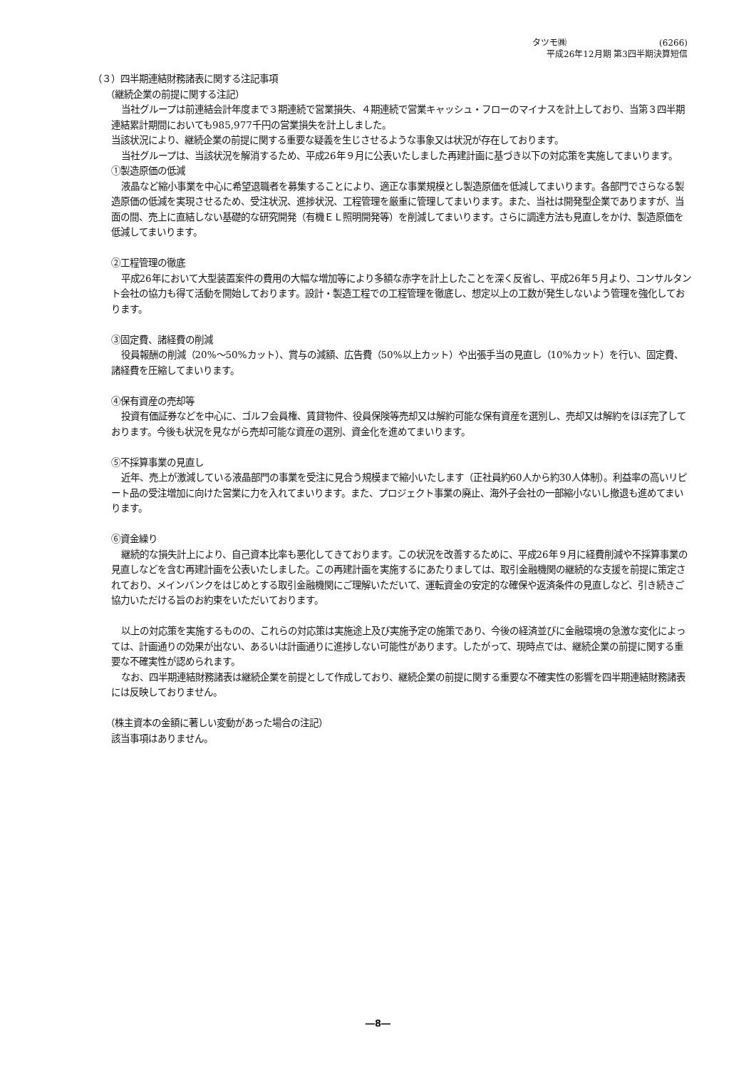タツモ㈱ (6266)
平成26年12月期 第3四半期決算短信
（３）四半期連結財務諸表に関する注記事項
（継続企業の前提に関する注記）
当社グループは前連結会計年度まで３期連続で営業損失、４期連続で営業キャッシュ・フローのマイナスを計上しており、当第３四半期連結累計期間においても985,977千円の営業損失を計上しました。
当該状況により、継続企業の前提に関する重要な疑義を生じさせるような事象又は状況が存在しております。
当社グループは、当該状況を解消するため、平成26年９月に公表いたしました再建計画に基づき以下の対応策を実施してまいります。
①製造原価の低減
液晶など縮小事業を中心に希望退職者を募集することにより、適正な事業規模とし製造原価を低減してまいります。各部門でさらなる製造原価の低減を実現させるため、受注状況、進捗状況、工程管理を厳重に管理してまいります。また、当社は開発型企業でありますが、当面の間、売上に直結しない基礎的な研究開発（有機ＥＬ照明開発等）を削減してまいります。さらに調達方法も見直しをかけ、製造原価を低減してまいります。
②工程管理の徹底
平成26年において大型装置案件の費用の大幅な増加等により多額な赤字を計上したことを深く反省し、平成26年５月より、コンサルタント会社の協力も得て活動を開始しております。設計・製造工程での工程管理を徹底し、想定以上の工数が発生しないよう管理を強化しております。
③固定費、諸経費の削減
役員報酬の削減（20%～50%カット）、賞与の減額、広告費（50%以上カット）や出張手当の見直し（10%カット）を行い、固定費、諸経費を圧縮してまいります。
④保有資産の売却等
投資有価証券などを中心に、ゴルフ会員権、賃貸物件、役員保険等売却又は解約可能な保有資産を選別し、売却又は解約をほぼ完了しております。今後も状況を見ながら売却可能な資産の選別、資金化を進めてまいります。
⑤不採算事業の見直し
近年、売上が激減している液晶部門の事業を受注に見合う規模まで縮小いたします（正社員約60人から約30人体制）。利益率の高いリピート品の受注増加に向けた営業に力を入れてまいります。また、プロジェクト事業の廃止、海外子会社の一部縮小ないし撤退も進めてまいります。
⑥資金繰り
継続的な損失計上により、自己資本比率も悪化してきております。この状況を改善するために、平成26年９月に経費削減や不採算事業の見直しなどを含む再建計画を公表いたしました。この再建計画を実施するにあたりましては、取引金融機関の継続的な支援を前提に策定されており、メインバンクをはじめとする取引金融機関にご理解いただいて、運転資金の安定的な確保や返済条件の見直しなど、引き続きご協力いただける旨のお約束をいただいております。
以上の対応策を実施するものの、これらの対応策は実施途上及び実施予定の施策であり、今後の経済並びに金融環境の急激な変化によっては、計画通りの効果が出ない、あるいは計画通りに進捗しない可能性があります。したがって、現時点では、継続企業の前提に関する重要な不確実性が認められます。
なお、四半期連結財務諸表は継続企業を前提として作成しており、継続企業の前提に関する重要な不確実性の影響を四半期連結財務諸表には反映しておりません。
（株主資本の金額に著しい変動があった場合の注記）
該当事項はありません。
―8―